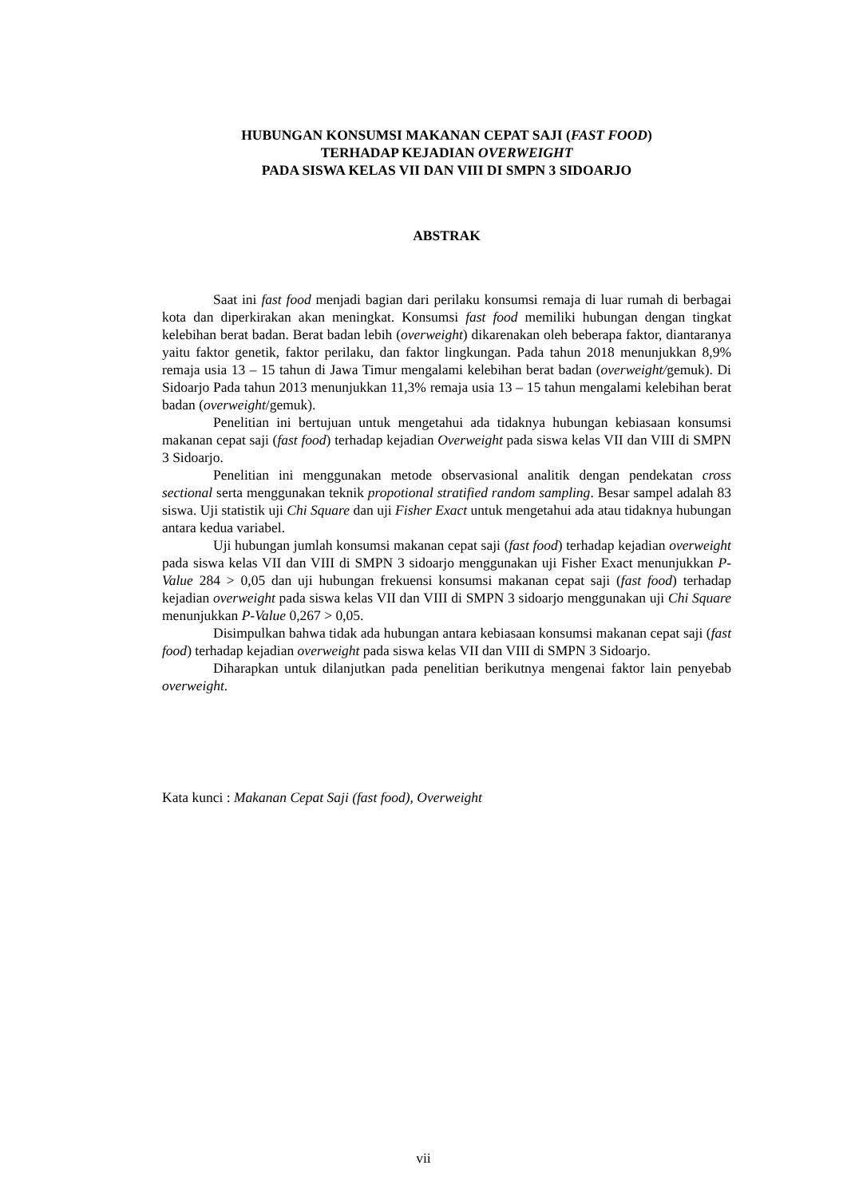HUBUNGAN KONSUMSI MAKANAN CEPAT SAJI (FAST FOOD)
TERHADAP KEJADIAN OVERWEIGHT
PADA SISWA KELAS VII DAN VIII DI SMPN 3 SIDOARJO
ABSTRAK
Saat ini fast food menjadi bagian dari perilaku konsumsi remaja di luar rumah di berbagai kota dan diperkirakan akan meningkat. Konsumsi fast food memiliki hubungan dengan tingkat kelebihan berat badan. Berat badan lebih (overweight) dikarenakan oleh beberapa faktor, diantaranya yaitu faktor genetik, faktor perilaku, dan faktor lingkungan. Pada tahun 2018 menunjukkan 8,9% remaja usia 13 – 15 tahun di Jawa Timur mengalami kelebihan berat badan (overweight/gemuk). Di Sidoarjo Pada tahun 2013 menunjukkan 11,3% remaja usia 13 – 15 tahun mengalami kelebihan berat badan (overweight/gemuk).
Penelitian ini bertujuan untuk mengetahui ada tidaknya hubungan kebiasaan konsumsi makanan cepat saji (fast food) terhadap kejadian Overweight pada siswa kelas VII dan VIII di SMPN 3 Sidoarjo.
Penelitian ini menggunakan metode observasional analitik dengan pendekatan cross sectional serta menggunakan teknik propotional stratified random sampling. Besar sampel adalah 83 siswa. Uji statistik uji Chi Square dan uji Fisher Exact untuk mengetahui ada atau tidaknya hubungan antara kedua variabel.
Uji hubungan jumlah konsumsi makanan cepat saji (fast food) terhadap kejadian overweight pada siswa kelas VII dan VIII di SMPN 3 sidoarjo menggunakan uji Fisher Exact menunjukkan P-Value 284 > 0,05 dan uji hubungan frekuensi konsumsi makanan cepat saji (fast food) terhadap kejadian overweight pada siswa kelas VII dan VIII di SMPN 3 sidoarjo menggunakan uji Chi Square menunjukkan P-Value 0,267 > 0,05.
Disimpulkan bahwa tidak ada hubungan antara kebiasaan konsumsi makanan cepat saji (fast food) terhadap kejadian overweight pada siswa kelas VII dan VIII di SMPN 3 Sidoarjo.
Diharapkan untuk dilanjutkan pada penelitian berikutnya mengenai faktor lain penyebab overweight.
Kata kunci : Makanan Cepat Saji (fast food), Overweight
vii